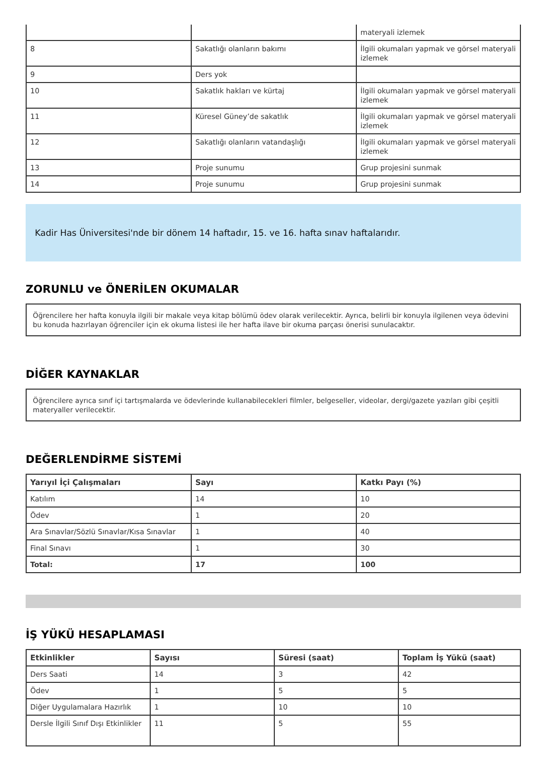| | | materyali izlemek |
| 8 | Sakatlığı olanların bakımı | İlgili okumaları yapmak ve görsel materyali izlemek |
| 9 | Ders yok | |
| 10 | Sakatlık hakları ve kürtaj | İlgili okumaları yapmak ve görsel materyali izlemek |
| 11 | Küresel Güney’de sakatlık | İlgili okumaları yapmak ve görsel materyali izlemek |
| 12 | Sakatlığı olanların vatandaşlığı | İlgili okumaları yapmak ve görsel materyali izlemek |
| 13 | Proje sunumu | Grup projesini sunmak |
| 14 | Proje sunumu | Grup projesini sunmak |
Kadir Has Üniversitesi'nde bir dönem 14 haftadır, 15. ve 16. hafta sınav haftalarıdır.
ZORUNLU ve ÖNERİLEN OKUMALAR
Öğrencilere her hafta konuyla ilgili bir makale veya kitap bölümü ödev olarak verilecektir. Ayrıca, belirli bir konuyla ilgilenen veya ödevini bu konuda hazırlayan öğrenciler için ek okuma listesi ile her hafta ilave bir okuma parçası önerisi sunulacaktır.
DİĞER KAYNAKLAR
Öğrencilere ayrıca sınıf içi tartışmalarda ve ödevlerinde kullanabilecekleri filmler, belgeseller, videolar, dergi/gazete yazıları gibi çeşitli materyaller verilecektir.
DEĞERLENDİRME SİSTEMİ
| Yarıyıl İçi Çalışmaları | Sayı | Katkı Payı (%) |
| --- | --- | --- |
| Katılım | 14 | 10 |
| Ödev | 1 | 20 |
| Ara Sınavlar/Sözlü Sınavlar/Kısa Sınavlar | 1 | 40 |
| Final Sınavı | 1 | 30 |
| Total: | 17 | 100 |
İŞ YÜKÜ HESAPLAMASI
| Etkinlikler | Sayısı | Süresi (saat) | Toplam İş Yükü (saat) |
| --- | --- | --- | --- |
| Ders Saati | 14 | 3 | 42 |
| Ödev | 1 | 5 | 5 |
| Diğer Uygulamalara Hazırlık | 1 | 10 | 10 |
| Dersle İlgili Sınıf Dışı Etkinlikler | 11 | 5 | 55 |